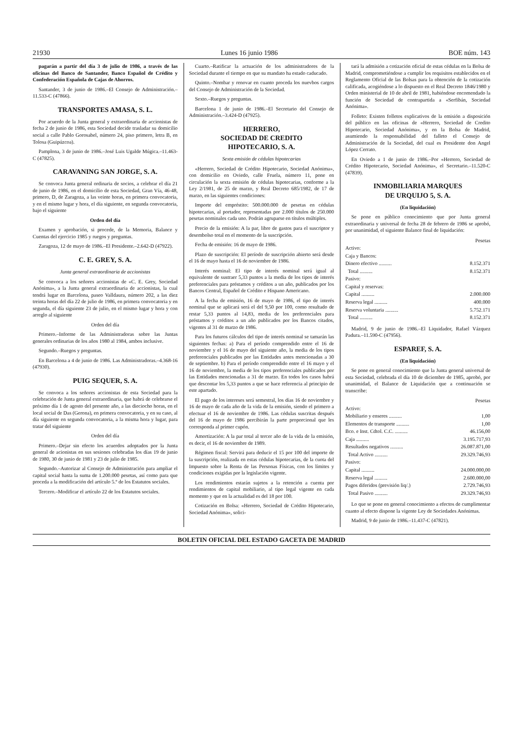21930 Lunes 16 junio 1986 BOE núm. 143
pagarán a partir del día 3 de julio de 1986, a través de las oficinas del Banco de Santander, Banco Español de Crédito y Confederación Española de Cajas de Ahorros.
Santander, 3 de junio de 1986.–El Consejo de Administración.–11.533-C (47866).
TRANSPORTES AMASA, S. L.
Por acuerdo de la Junta general y extraordinaria de accionistas de fecha 2 de junio de 1986, esta Sociedad decide trasladar su domicilio social a calle Pablo Gorosabel, número 24, piso primero, letra B, en Tolosa (Guipúzcoa).
Pamplona, 3 de junio de 1986.–José Luis Ugalde Múgica.–11.463-C (47825).
CARAVANING SAN JORGE, S. A.
Se convoca Junta general ordinaria de socios, a celebrar el día 21 de junio de 1986, en el domicilio de esta Sociedad, Gran Vía, 46-48, primero, D, de Zaragoza, a las veinte horas, en primera convocatoria, y en el mismo lugar y hora, el día siguiente, en segunda convocatoria, bajo el siguiente
Orden del día
Examen y aprobación, si procede, de la Memoria, Balance y Cuentas del ejercicio 1985 y ruegos y preguntas.
Zaragoza, 12 de mayo de 1986.–El Presidente.–2.642-D (47922).
C. E. GREY, S. A.
Junta general extraordinaria de accionistas
Se convoca a los señores accionistas de «C. E. Grey, Sociedad Anónima», a la Junta general extraordinaria de accionistas, la cual tendrá lugar en Barcelona, paseo Valldaura, número 202, a las diez treinta horas del día 22 de julio de 1986, en primera convocatoria y en segunda, el día siguiente 23 de julio, en el mismo lugar y hora y con arreglo al siguiente
Orden del día
Primero.–Informe de las Administradoras sobre las Juntas generales ordinarias de los años 1980 al 1984, ambos inclusive.
Segundo.–Ruegos y preguntas.
En Barcelona a 4 de junio de 1986. Las Administradoras.–4.368-16 (47930).
PUIG SEQUER, S. A.
Se convoca a los señores accionistas de esta Sociedad para la celebración de Junta general extraordinaria, que habrá de celebrarse el próximo día 1 de agosto del presente año, a las dieciocho horas, en el local social de Das (Gerona), en primera convocatoria, y en su caso, al día siguiente en segunda convocatoria, a la misma hora y lugar, para tratar del siguiente
Orden del día
Primero.–Dejar sin efecto los acuerdos adoptados por la Junta general de acionistas en sus sesiones celebradas los días 19 de junio de 1980, 30 de junio de 1981 y 23 de julio de 1985.
Segundo.–Autorizar al Consejo de Administración para ampliar el capital social hasta la suma de 1.200.000 pesetas, así como para que proceda a la modificación del artículo 5.º de los Estatutos sociales.
Tercero.–Modificar el artículo 22 de los Estatutos sociales.
Cuarto.–Ratificar la actuación de los administradores de la Sociedad durante el tiempo en que su mandato ha estado caducado.
Quinto.–Nombar y renovar en cuanto proceda los nuevbos cargos del Consejo de Administración de la Sociedad.
Sexto.–Ruegos y preguntas.
Barcelona 1 de junio de 1986.–El Secretario del Consejo de Administración.–3.424-D (47925).
HERRERO,
SOCIEDAD DE CREDITO
HIPOTECARIO, S. A.
Sexta emisión de cédulas hipotecarias
«Herrero, Sociedad de Crédito Hipotecario, Sociedad Anónima», con domicilio en Oviedo, calle Fruela, número 11, pone en circulación la sexta emisión de cédulas hipotecarias, conforme a la Ley 2/1981, de 25 de marzo, y Real Decreto 685/1982, de 17 de marzo, en las siguientes condiciones:
Importe del empréstito: 500.000.000 de pesetas en cédulas hipotecarias, al portador, representadas por 2.000 títulos de 250.000 pesetas nominales cada uno. Podrán agruparse en títulos múltiples.
Precio de la emisión: A la par, libre de gastos para el suscriptor y desembolso total en el momento de la suscripción.
Fecha de emisión: 16 de mayo de 1986.
Plazo de suscripción: El período de suscripción abierto será desde el 16 de mayo hasta el 16 de noviembre de 1986.
Interés nominal: El tipo de interés nominal será igual al equivalente de sustraer 5,33 puntos a la media de los tipos de interés preferenciales para préstamos y créditos a un año, publicados por los Bancos Central, Español de Crédito e Hispano Americano.
A la fecha de emisión, 16 de mayo de 1986, el tipo de interés nominal que se aplicará será el del 9,50 por 100, como resultado de restar 5,33 puntos al 14,83, media de los preferenciales para préstamos y créditos a un año publicados por los Bancos citados, vigentes al 31 de marzo de 1986.
Para los futuros cálculos del tipo de interés nominal se tamarán las siguientes fechas: a) Para el período comprendido entre el 16 de noviembre y el 16 de mayo del siguiente año, la media de los tipos preferenciales publicados por las Entidades antes mencionadas a 30 de septiembre. b) Para el período comprendido entre el 16 mayo y el 16 de noviembre, la media de los tipos preferenciales publicados por las Entidades mencionadas a 31 de marzo. En todos los casos habrá que descontar los 5,33 puntos a que se hace referencia al principio de este apartado.
El pago de los intereses será semestral, los días 16 de noviembre y 16 de mayo de cada año de la vida de la emisión, siendo el primero a efectuar el 16 de noviembre de 1986. Las cédulas suscritas después del 16 de mayo de 1986 percibirán la parte proporcional que les corresponda al primer cupón.
Amortización: A la par total al tercer año de la vida de la emisión, es decir, el 16 de noviembre de 1989.
Régimen fiscal: Servirá para deducir el 15 por 100 del importe de la suscripción, realizada en estas cédulas hipotecarias, de la cuota del Impuesto sobre la Renta de las Personas Físicas, con los límites y condiciones exigidas por la legislación vigente.
Los rendimientos estarán sujetos a la retención a cuenta por rendimientos de capital mobiliario, al tipo legal vigente en cada momento y que en la actualidad es del 18 por 100.
Cotización en Bolsa: «Herrero, Sociedad de Crédito Hipotecario, Sociedad Anónima», solici-
tará la admisión a cotización oficial de estas cédulas en la Bolsa de Madrid, comprometiéndose a cumplir los requisitos establecidos en el Reglamento Oficial de las Bolsas para la obtención de la cotización calificada, acogiéndose a lo dispuesto en el Real Decreto 1846/1980 y Orden ministerial de 10 de abril de 1981, habiéndose encomendado la función de Sociedad de contrapartida a «Serfibán, Sociedad Anónima».
Folleto: Existen folletos explicativos de la emisión a disposición del público en las oficinas de «Herrero, Sociedad de Credito Hipotecario, Sociedad Anónima», y en la Bolsa de Madrid, asumiendo la responsabilidad del falleto el Consejo de Administración de la Sociedad, del cual es Presidente don Angel López Cerrato.
En Oviedo a 1 de junio de 1986.–Por «Herrero, Sociedad de Crédito Hipotecario, Sociedad Anónima», el Secretario.–11.520-C (47839).
INMOBILIARIA MARQUES
DE URQUIJO 5, S. A.
(En liquidación)
Se pone en público conocimiento que por Junta general extraordinaria y universal de fecha 28 de febrero de 1986 se aprobó, por unanimidad, el siguiente Balance final de liquidación:
| | Pesetas |
| Activo: | |
| Caja y Bancos: | |
| Dinero efectivo .......... | 8.152.371 |
| Total .......... | 8.152.371 |
| Pasivo: | |
| Capital y reservas: | |
| Capital .......... | 2.000.000 |
| Reserva legal .......... | 400.000 |
| Reserva voluntaria .......... | 5.752.171 |
| Total .......... | 8.152.371 |
Madrid, 9 de junio de 1986.–El Liquidador, Rafael Vázquez Padura.–11.590-C (47956).
ESPAREF, S. A.
(En liquidación)
Se pone en general conocimiento que la Junta general universal de esta Sociedad, celebrada el día 10 de diciembre de 1985, aprobó, por unanimidad, el Balance de Liquidación que a continuación se transcribe:
| | Pesetas |
| Activo: | |
| Mobiliario y enseres .......... | 1,00 |
| Elementos de transporte .......... | 1,00 |
| Bco. e Inst. Cdtol. C.C. .......... | 46.156,00 |
| Caja .......... | 3.195.717,93 |
| Resultados negativos .......... | 26.087.871,00 |
| Total Activo .......... | 29.329.746,93 |
| Pasivo: | |
| Capital .......... | 24.000.000,00 |
| Reserva legal .......... | 2.600.000,00 |
| Pagos diferidos (previsión liq/.) | 2.729.746,93 |
| Total Pasivo .......... | 29.329.746,93 |
Lo que se pone en general conocimiento a efectos de cumplimentar cuanto al efecto dispone la vigente Ley de Sociedades Anónimas.
Madrid, 9 de junio de 1986.–11.437-C (47821).
BOLETIN OFICIAL DEL ESTADO GACETA DE MADRID